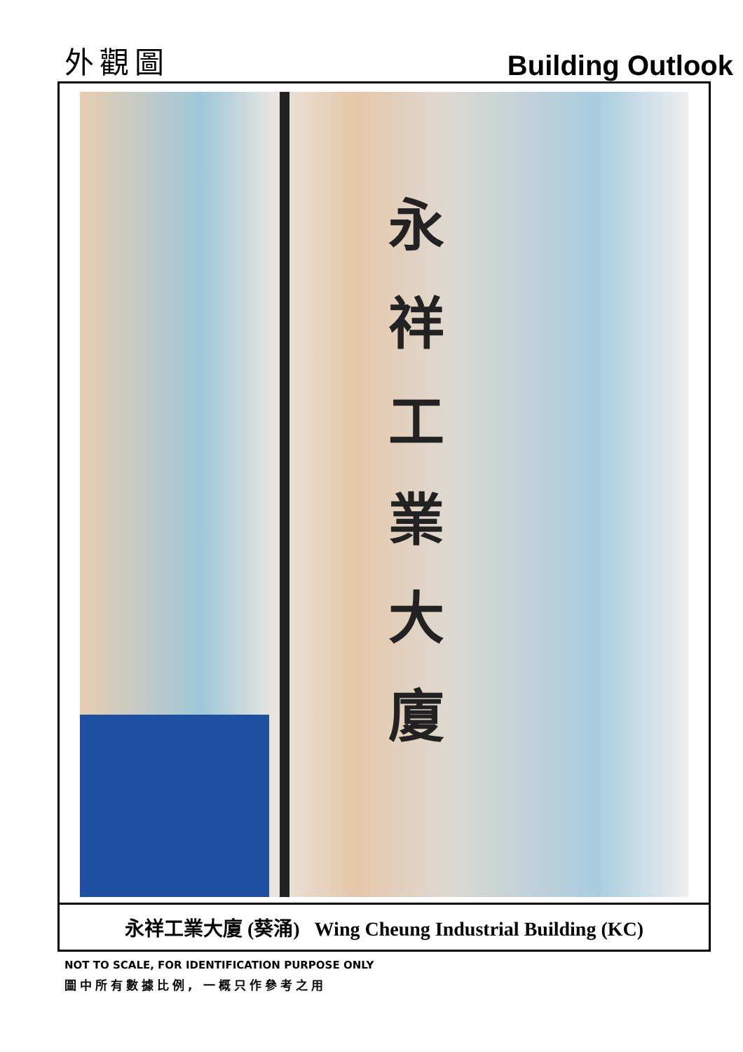外觀圖
Building Outlook
永 祥 工 業 大 廈
永祥工業大廈 (葵涌) Wing Cheung Industrial Building (KC)
NOT TO SCALE, FOR IDENTIFICATION PURPOSE ONLY
圖中所有數據比例, 一概只作參考之用